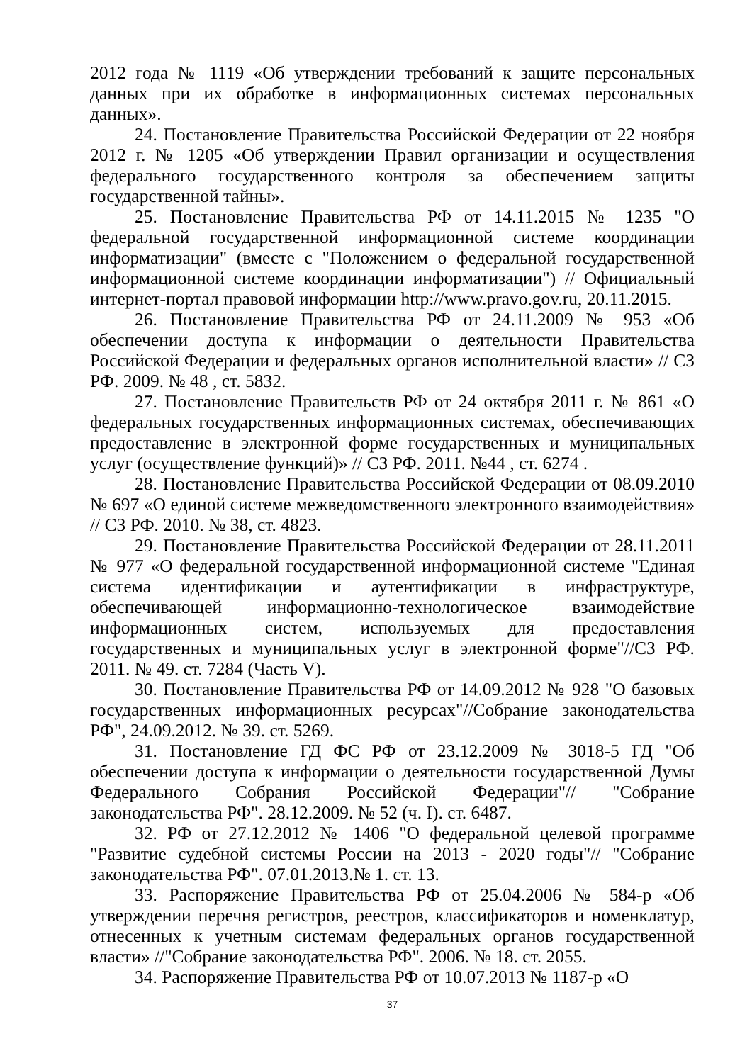2012 года № 1119 «Об утверждении требований к защите персональных данных при их обработке в информационных системах персональных данных».
24. Постановление Правительства Российской Федерации от 22 ноября 2012 г. № 1205 «Об утверждении Правил организации и осуществления федерального государственного контроля за обеспечением защиты государственной тайны».
25. Постановление Правительства РФ от 14.11.2015 № 1235 "О федеральной государственной информационной системе координации информатизации" (вместе с "Положением о федеральной государственной информационной системе координации информатизации") // Официальный интернет-портал правовой информации http://www.pravo.gov.ru, 20.11.2015.
26. Постановление Правительства РФ от 24.11.2009 № 953 «Об обеспечении доступа к информации о деятельности Правительства Российской Федерации и федеральных органов исполнительной власти» // СЗ РФ. 2009. № 48 , ст. 5832.
27. Постановление Правительств РФ от 24 октября 2011 г. № 861 «О федеральных государственных информационных системах, обеспечивающих предоставление в электронной форме государственных и муниципальных услуг (осуществление функций)» // СЗ РФ. 2011. №44 , ст. 6274 .
28. Постановление Правительства Российской Федерации от 08.09.2010 № 697 «О единой системе межведомственного электронного взаимодействия» // СЗ РФ. 2010. № 38, ст. 4823.
29. Постановление Правительства Российской Федерации от 28.11.2011 № 977 «О федеральной государственной информационной системе "Единая система идентификации и аутентификации в инфраструктуре, обеспечивающей информационно-технологическое взаимодействие информационных систем, используемых для предоставления государственных и муниципальных услуг в электронной форме"//СЗ РФ. 2011. № 49. ст. 7284 (Часть V).
30. Постановление Правительства РФ от 14.09.2012 № 928 "О базовых государственных информационных ресурсах"//Собрание законодательства РФ", 24.09.2012. № 39. ст. 5269.
31. Постановление ГД ФС РФ от 23.12.2009 № 3018-5 ГД "Об обеспечении доступа к информации о деятельности государственной Думы Федерального Собрания Российской Федерации"// "Собрание законодательства РФ". 28.12.2009. № 52 (ч. I). ст. 6487.
32. РФ от 27.12.2012 № 1406 "О федеральной целевой программе "Развитие судебной системы России на 2013 - 2020 годы"// "Собрание законодательства РФ". 07.01.2013.№ 1. ст. 13.
33. Распоряжение Правительства РФ от 25.04.2006 № 584-р «Об утверждении перечня регистров, реестров, классификаторов и номенклатур, отнесенных к учетным системам федеральных органов государственной власти» //"Собрание законодательства РФ". 2006. № 18. ст. 2055.
34. Распоряжение Правительства РФ от 10.07.2013 № 1187-р «О
37